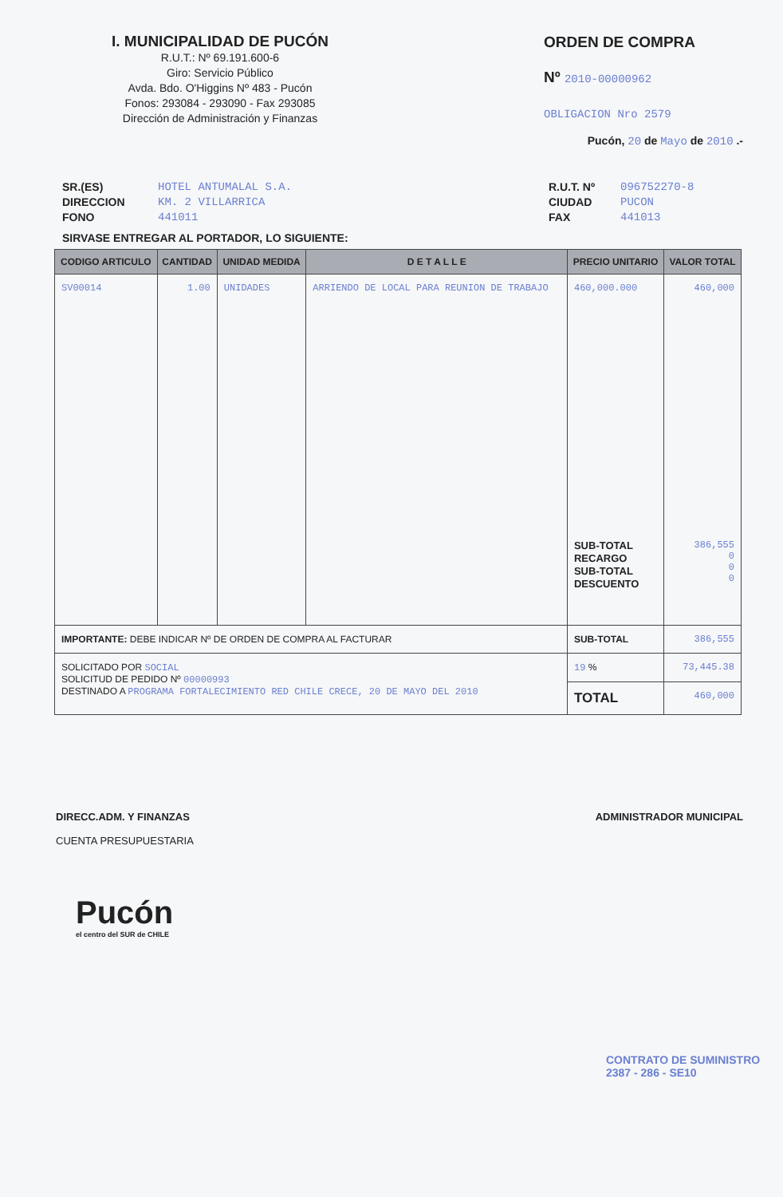I. MUNICIPALIDAD DE PUCÓN
R.U.T.: Nº 69.191.600-6
Giro: Servicio Público
Avda. Bdo. O'Higgins Nº 483 - Pucón
Fonos: 293084 - 293090 - Fax 293085
Dirección de Administración y Finanzas
ORDEN DE COMPRA
Nº 2010-00000962
OBLIGACION Nro 2579
Pucón, 20 de Mayo de 2010 .-
SR.(ES)
DIRECCION
FONO
HOTEL ANTUMALAL S.A.
KM. 2 VILLARRICA
441011
R.U.T. Nº
CIUDAD
FAX
096752270-8
PUCON
441013
SIRVASE ENTREGAR AL PORTADOR, LO SIGUIENTE:
| CODIGO ARTICULO | CANTIDAD | UNIDAD MEDIDA | D E T A L L E | PRECIO UNITARIO | VALOR TOTAL |
| --- | --- | --- | --- | --- | --- |
| SV00014 | 1.00 | UNIDADES | ARRIENDO DE LOCAL PARA REUNION DE TRABAJO | 460,000.000 SUB-TOTAL RECARGO SUB-TOTAL DESCUENTO | 460,000 386,555 0 0 0 |
| IMPORTANTE: DEBE INDICAR Nº DE ORDEN DE COMPRA AL FACTURAR | | | | SUB-TOTAL | 386,555 |
| SOLICITADO POR SOCIAL SOLICITUD DE PEDIDO Nº 00000993 DESTINADO A PROGRAMA FORTALECIMIENTO RED CHILE CRECE, 20 DE MAYO DEL 2010 | | | | 19 % | 73,445.38 |
| | | | | TOTAL | 460,000 |
DIRECC.ADM. Y FINANZAS
CUENTA PRESUPUESTARIA
ADMINISTRADOR MUNICIPAL
Pucón
el centro del SUR de CHILE
CONTRATO DE SUMINISTRO
2387 - 286 - SE10